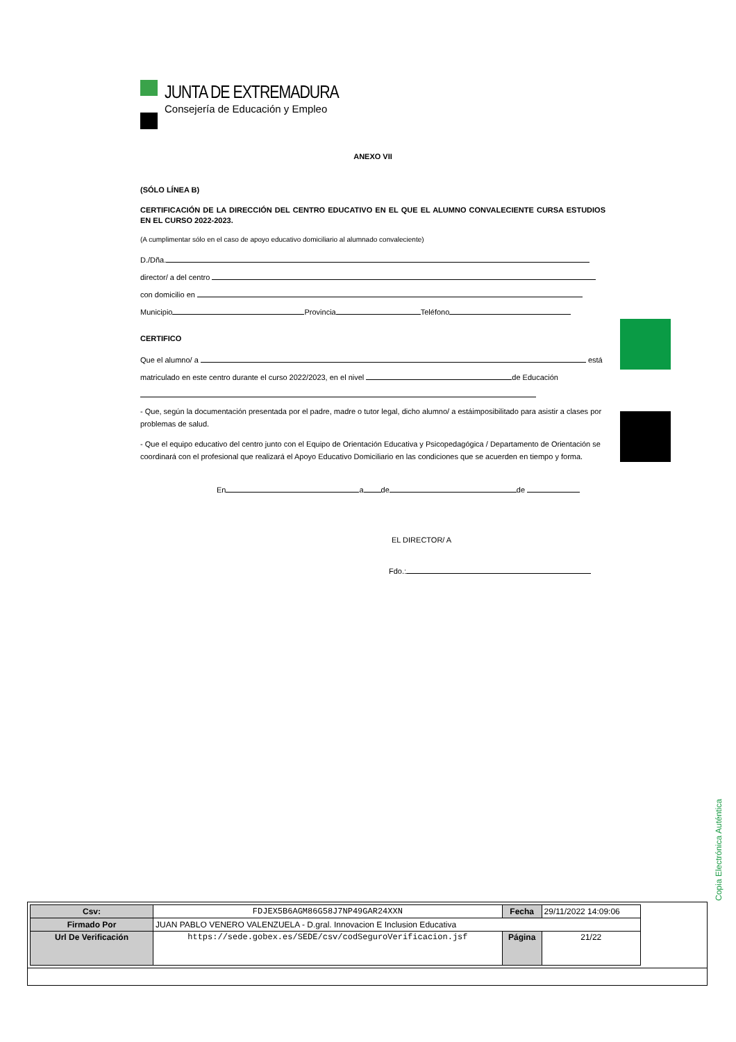JUNTA DE EXTREMADURA
Consejería de Educación y Empleo
ANEXO VII
(SÓLO LÍNEA B)
CERTIFICACIÓN DE LA DIRECCIÓN DEL CENTRO EDUCATIVO EN EL QUE EL ALUMNO CONVALECIENTE CURSA ESTUDIOS EN EL CURSO 2022-2023.
(A cumplimentar sólo en el caso de apoyo educativo domiciliario al alumnado convaleciente)
D./Dña.
director/ a del centro
con domicilio en
Municipio Provincia Teléfono
CERTIFICO
Que el alumno/ a está
matriculado en este centro durante el curso 2022/2023, en el nivel de Educación
- Que, según la documentación presentada por el padre, madre o tutor legal, dicho alumno/ a estáimposibilitado para asistir a clases por problemas de salud.
- Que el equipo educativo del centro junto con el Equipo de Orientación Educativa y Psicopedagógica / Departamento de Orientación se coordinará con el profesional que realizará el Apoyo Educativo Domiciliario en las condiciones que se acuerden en tiempo y forma.
En a de de
EL DIRECTOR/ A
Fdo.:
Copia Electrónica Auténtica
| Csv: | FDJEX5B6AGM86G58J7NP49GAR24XXN | Fecha | 29/11/2022 14:09:06 |
| Firmado Por | JUAN PABLO VENERO VALENZUELA - D.gral. Innovacion E Inclusion Educativa | | |
| Url De Verificación | https://sede.gobex.es/SEDE/csv/codSeguroVerificacion.jsf | Página | 21/22 |